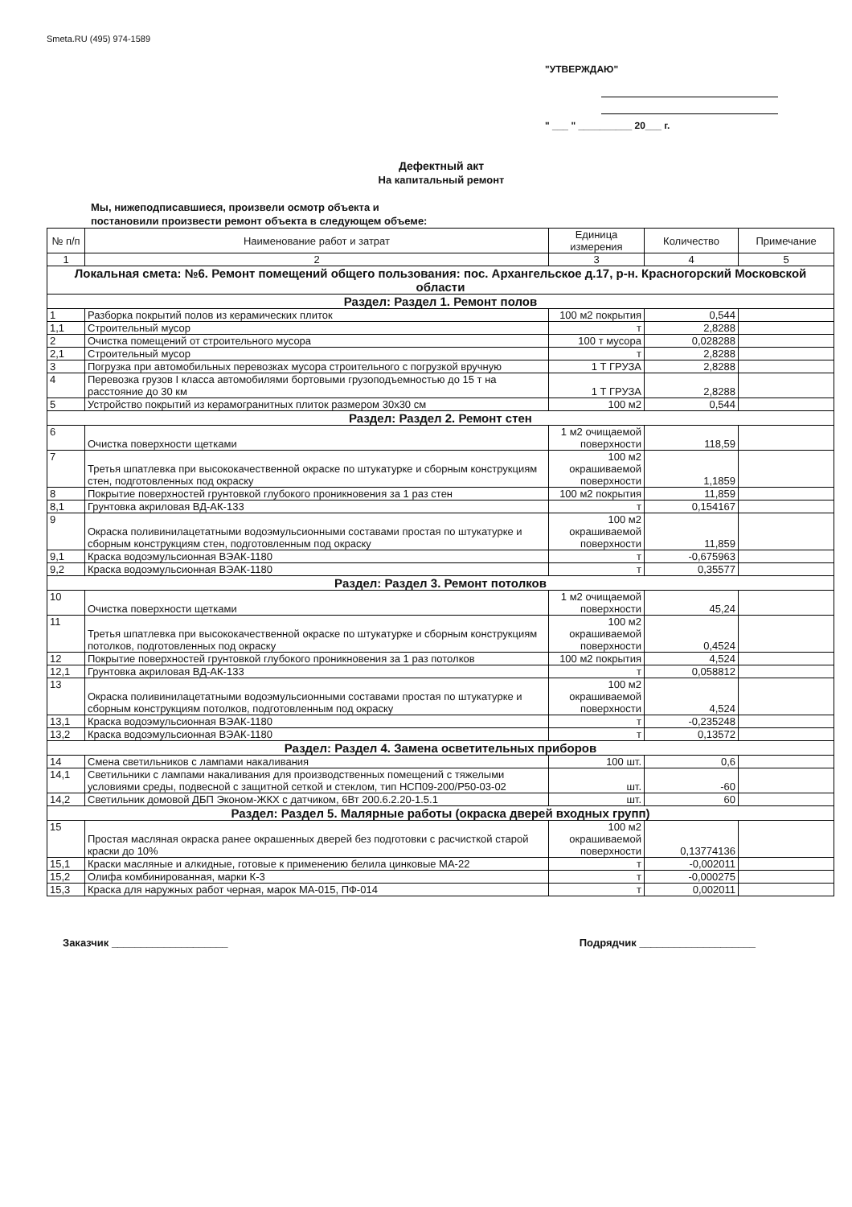Smeta.RU (495) 974-1589
"УТВЕРЖДАЮ"
" ___ " __________ 20___ г.
Дефектный акт
На капитальный ремонт
Мы, нижеподписавшиеся, произвели осмотр объекта и постановили произвести ремонт объекта в следующем объеме:
| № п/п | Наименование работ и затрат | Единица измерения | Количество | Примечание |
| --- | --- | --- | --- | --- |
| 1 | 2 | 3 | 4 | 5 |
| Локальная смета: №6. Ремонт помещений общего пользования: пос. Архангельское д.17, р-н. Красногорский Московской области | | | | |
| Раздел: Раздел 1. Ремонт полов | | | | |
| 1 | Разборка покрытий полов из керамических плиток | 100 м2 покрытия | 0,544 | |
| 1,1 | Строительный мусор | т | 2,8288 | |
| 2 | Очистка помещений от строительного мусора | 100 т мусора | 0,028288 | |
| 2,1 | Строительный мусор | т | 2,8288 | |
| 3 | Погрузка при автомобильных перевозках мусора строительного с погрузкой вручную | 1 Т ГРУЗА | 2,8288 | |
| 4 | Перевозка грузов I класса автомобилями бортовыми грузоподъемностью до 15 т на расстояние до 30 км | 1 Т ГРУЗА | 2,8288 | |
| 5 | Устройство покрытий из керамогранитных плиток размером 30х30 см | 100 м2 | 0,544 | |
| Раздел: Раздел 2. Ремонт стен | | | | |
| 6 | Очистка поверхности щетками | 1 м2 очищаемой поверхности | 118,59 | |
| 7 | Третья шпатлевка при высококачественной окраске по штукатурке и сборным конструкциям стен, подготовленных под окраску | 100 м2 окрашиваемой поверхности | 1,1859 | |
| 8 | Покрытие поверхностей грунтовкой глубокого проникновения за 1 раз стен | 100 м2 покрытия | 11,859 | |
| 8,1 | Грунтовка акриловая ВД-АК-133 | т | 0,154167 | |
| 9 | Окраска поливинилацетатными водоэмульсионными составами простая по штукатурке и сборным конструкциям стен, подготовленным под окраску | 100 м2 окрашиваемой поверхности | 11,859 | |
| 9,1 | Краска водоэмульсионная ВЭАК-1180 | т | -0,675963 | |
| 9,2 | Краска водоэмульсионная ВЭАК-1180 | т | 0,35577 | |
| Раздел: Раздел 3. Ремонт потолков | | | | |
| 10 | Очистка поверхности щетками | 1 м2 очищаемой поверхности | 45,24 | |
| 11 | Третья шпатлевка при высококачественной окраске по штукатурке и сборным конструкциям потолков, подготовленных под окраску | 100 м2 окрашиваемой поверхности | 0,4524 | |
| 12 | Покрытие поверхностей грунтовкой глубокого проникновения за 1 раз потолков | 100 м2 покрытия | 4,524 | |
| 12,1 | Грунтовка акриловая ВД-АК-133 | т | 0,058812 | |
| 13 | Окраска поливинилацетатными водоэмульсионными составами простая по штукатурке и сборным конструкциям потолков, подготовленным под окраску | 100 м2 окрашиваемой поверхности | 4,524 | |
| 13,1 | Краска водоэмульсионная ВЭАК-1180 | т | -0,235248 | |
| 13,2 | Краска водоэмульсионная ВЭАК-1180 | т | 0,13572 | |
| Раздел: Раздел 4. Замена осветительных приборов | | | | |
| 14 | Смена светильников с лампами накаливания | 100 шт. | 0,6 | |
| 14,1 | Светильники с лампами накаливания для производственных помещений с тяжелыми условиями среды, подвесной с защитной сеткой и стеклом, тип НСП09-200/Р50-03-02 | шт. | -60 | |
| 14,2 | Светильник домовой ДБП Эконом-ЖКХ с датчиком, 6Вт 200.6.2.20-1.5.1 | шт. | 60 | |
| Раздел: Раздел 5. Малярные работы (окраска дверей входных групп) | | | | |
| 15 | Простая масляная окраска ранее окрашенных дверей без подготовки с расчисткой старой краски до 10% | 100 м2 окрашиваемой поверхности | 0,13774136 | |
| 15,1 | Краски масляные и алкидные, готовые к применению белила цинковые МА-22 | т | -0,002011 | |
| 15,2 | Олифа комбинированная, марки К-3 | т | -0,000275 | |
| 15,3 | Краска для наружных работ черная, марок МА-015, ПФ-014 | т | 0,002011 | |
Заказчик ____________________ Подрядчик ____________________